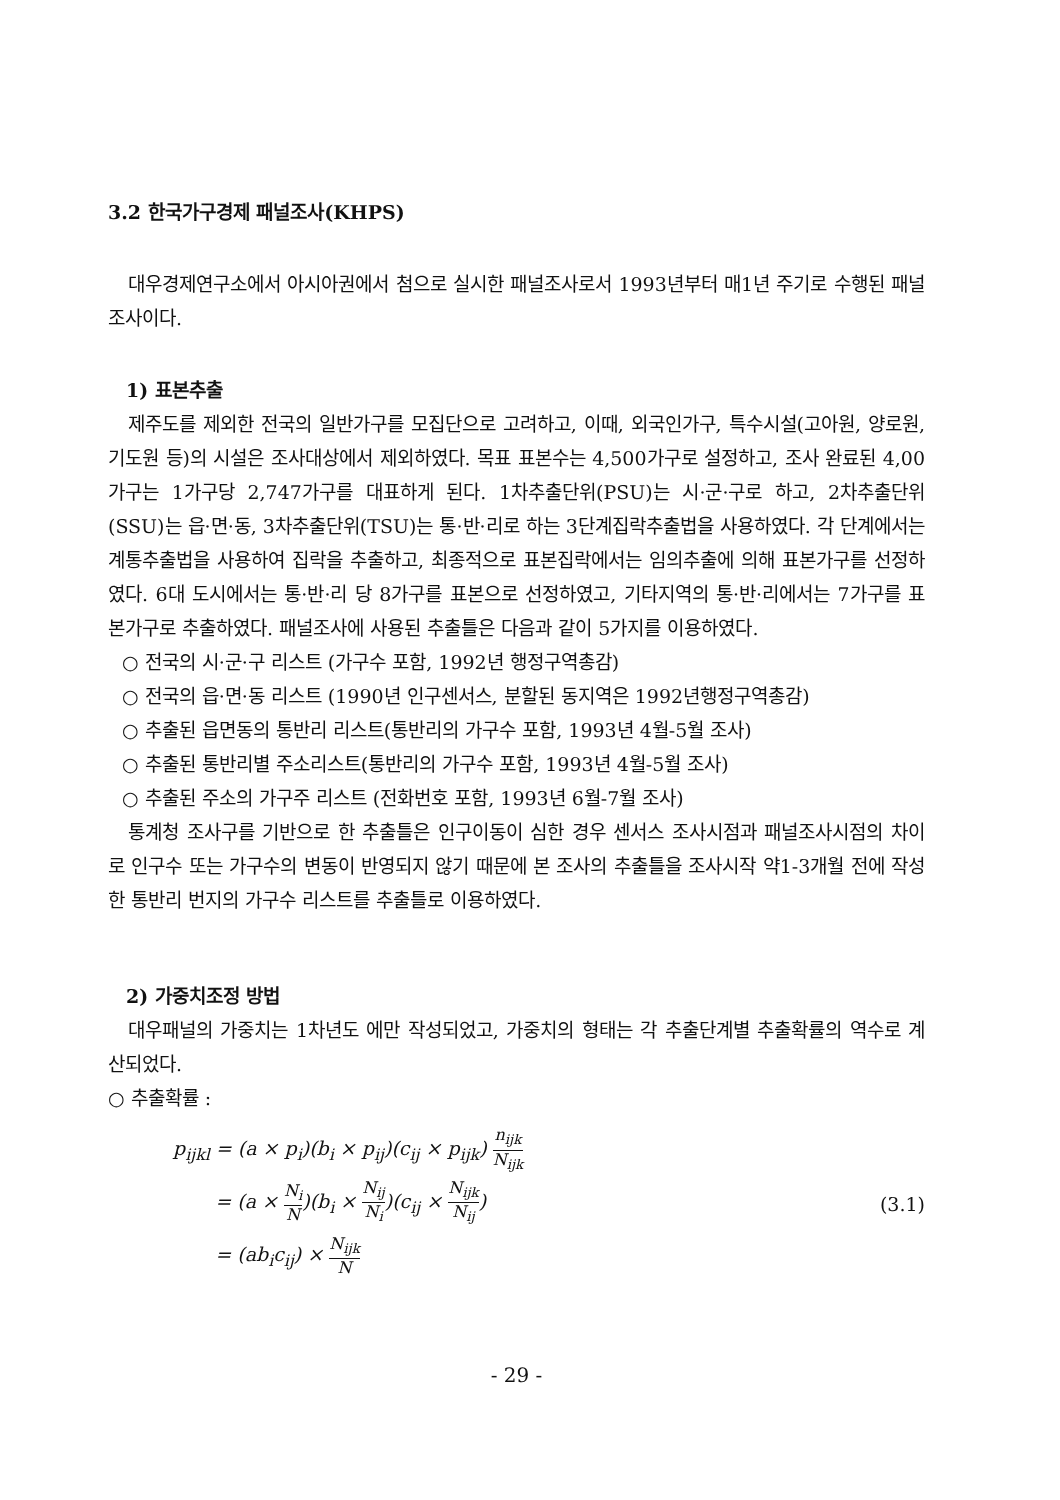3.2 한국가구경제 패널조사(KHPS)
대우경제연구소에서 아시아권에서 첨으로 실시한 패널조사로서 1993년부터 매1년 주기로 수행된 패널조사이다.
1) 표본추출
제주도를 제외한 전국의 일반가구를 모집단으로 고려하고, 이때, 외국인가구, 특수시설(고아원, 양로원, 기도원 등)의 시설은 조사대상에서 제외하였다. 목표 표본수는 4,500가구로 설정하고, 조사 완료된 4,00가구는 1가구당 2,747가구를 대표하게 된다. 1차추출단위(PSU)는 시·군·구로 하고, 2차추출단위(SSU)는 읍·면·동, 3차추출단위(TSU)는 통·반·리로 하는 3단계집락추출법을 사용하였다. 각 단계에서는 계통추출법을 사용하여 집락을 추출하고, 최종적으로 표본집락에서는 임의추출에 의해 표본가구를 선정하였다. 6대 도시에서는 통·반·리 당 8가구를 표본으로 선정하였고, 기타지역의 통·반·리에서는 7가구를 표본가구로 추출하였다. 패널조사에 사용된 추출틀은 다음과 같이 5가지를 이용하였다.
○ 전국의 시·군·구 리스트 (가구수 포함, 1992년 행정구역총감)
○ 전국의 읍·면·동 리스트 (1990년 인구센서스, 분할된 동지역은 1992년행정구역총감)
○ 추출된 읍면동의 통반리 리스트(통반리의 가구수 포함, 1993년 4월-5월 조사)
○ 추출된 통반리별 주소리스트(통반리의 가구수 포함, 1993년 4월-5월 조사)
○ 추출된 주소의 가구주 리스트 (전화번호 포함, 1993년 6월-7월 조사)
통계청 조사구를 기반으로 한 추출틀은 인구이동이 심한 경우 센서스 조사시점과 패널조사시점의 차이로 인구수 또는 가구수의 변동이 반영되지 않기 때문에 본 조사의 추출틀을 조사시작 약1-3개월 전에 작성한 통반리 번지의 가구수 리스트를 추출틀로 이용하였다.
2) 가중치조정 방법
대우패널의 가중치는 1차년도 에만 작성되었고, 가중치의 형태는 각 추출단계별 추출확률의 역수로 계산되었다.
○ 추출확률 :
p<sub>ijkl</sub> = (a × p<sub>i</sub>)(b<sub>i</sub> × p<sub>ij</sub>)(c<sub>ij</sub> × p<sub>ijk</sub>) n<sub>ijk</sub> N<sub>ijk</sub>
= (a × N<sub>i</sub> N)(b<sub>i</sub> × N<sub>ij</sub> N<sub>i</sub>)(c<sub>ij</sub> × N<sub>ijk</sub> N<sub>ij</sub>)
= (ab<sub>i</sub>c<sub>ij</sub>) × N<sub>ijk</sub> N
(3.1)
- 29 -